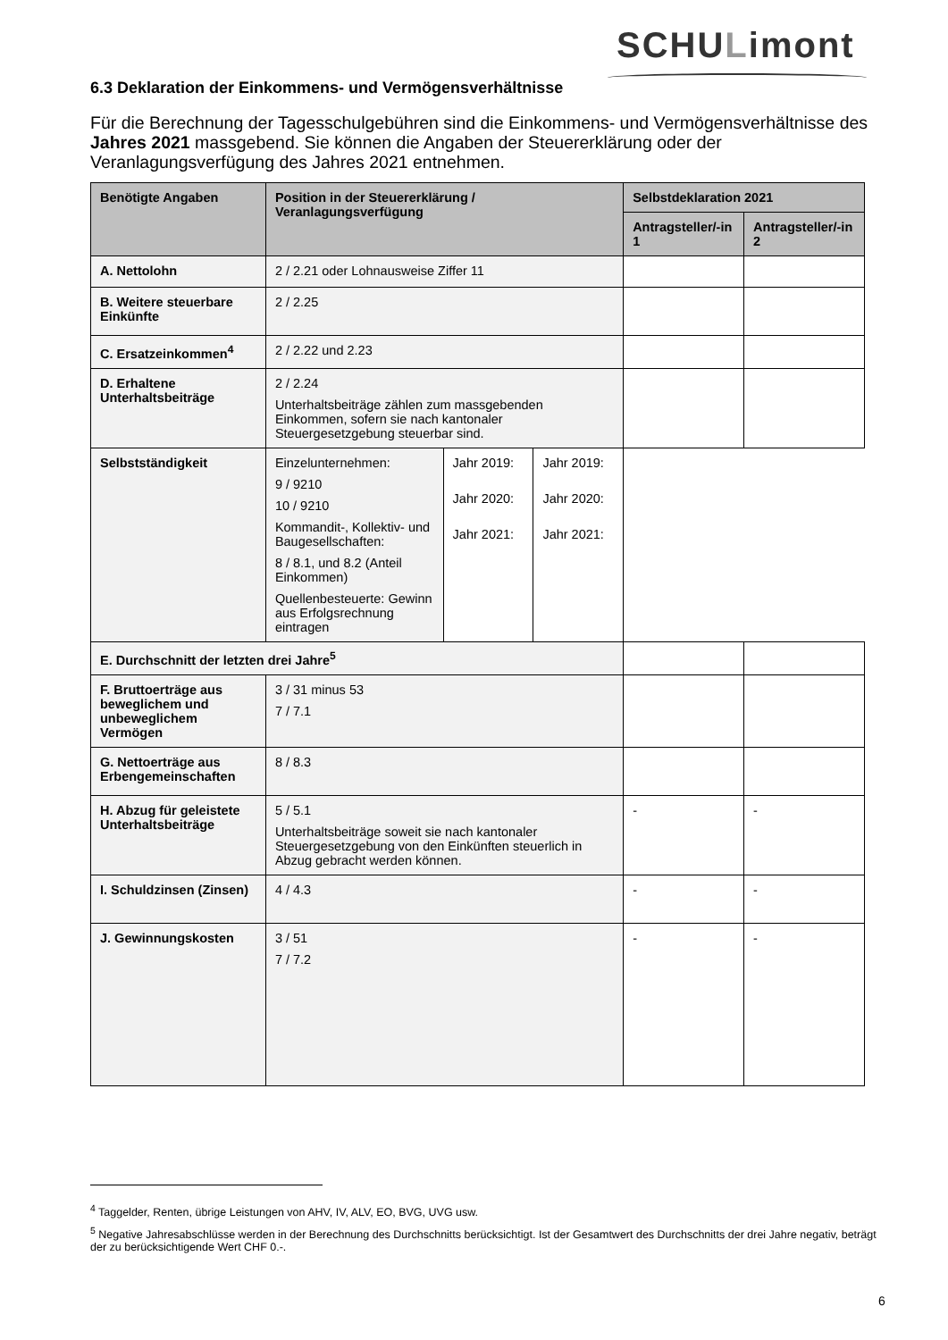SCHULimont
6.3 Deklaration der Einkommens- und Vermögensverhältnisse
Für die Berechnung der Tagesschulgebühren sind die Einkommens- und Vermögensverhältnisse des Jahres 2021 massgebend. Sie können die Angaben der Steuererklärung oder der Veranlagungsverfügung des Jahres 2021 entnehmen.
| Benötigte Angaben | Position in der Steuererklärung / Veranlagungsverfügung | | | Selbstdeklaration 2021 | |
| --- | --- | --- | --- | --- | --- |
| | | | | Antragsteller/-in 1 | Antragsteller/-in 2 |
| A. Nettolohn | 2 / 2.21 oder Lohnausweise Ziffer 11 | | | | |
| B. Weitere steuerbare Einkünfte | 2 / 2.25 | | | | |
| C. Ersatzeinkommen<sup>4</sup> | 2 / 2.22 und 2.23 | | | | |
| D. Erhaltene Unterhaltsbeiträge | 2 / 2.24 Unterhaltsbeiträge zählen zum massgebenden Einkommen, sofern sie nach kantonaler Steuergesetzgebung steuerbar sind. | | | | |
| Selbstständigkeit | Einzelunternehmen: 9 / 9210 10 / 9210 Kommandit-, Kollektiv- und Baugesellschaften: 8 / 8.1, und 8.2 (Anteil Einkommen) Quellenbesteuerte: Gewinn aus Erfolgsrechnung eintragen | Jahr 2019: Jahr 2020: Jahr 2021: | Jahr 2019: Jahr 2020: Jahr 2021: | | |
| E. Durchschnitt der letzten drei Jahre<sup>5</sup> | | | | | |
| F. Bruttoerträge aus beweglichem und unbeweglichem Vermögen | 3 / 31 minus 53 7 / 7.1 | | | | |
| G. Nettoerträge aus Erbengemeinschaften | 8 / 8.3 | | | | |
| H. Abzug für geleistete Unterhaltsbeiträge | 5 / 5.1 Unterhaltsbeiträge soweit sie nach kantonaler Steuergesetzgebung von den Einkünften steuerlich in Abzug gebracht werden können. | | | - | - |
| I. Schuldzinsen (Zinsen) | 4 / 4.3 | | | - | - |
| J. Gewinnungskosten | 3 / 51 7 / 7.2 | | | - | - |
<sup>4</sup> Taggelder, Renten, übrige Leistungen von AHV, IV, ALV, EO, BVG, UVG usw.
<sup>5</sup> Negative Jahresabschlüsse werden in der Berechnung des Durchschnitts berücksichtigt. Ist der Gesamtwert des Durchschnitts der drei Jahre negativ, beträgt der zu berücksichtigende Wert CHF 0.-.
6